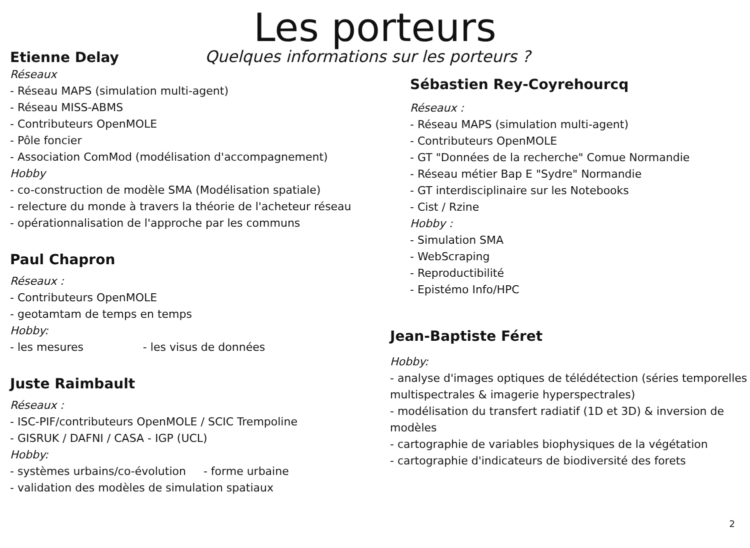Les porteurs
Etienne Delay Quelques informations sur les porteurs ?
Réseaux
- Réseau MAPS (simulation multi-agent)
- Réseau MISS-ABMS
- Contributeurs OpenMOLE
- Pôle foncier
- Association ComMod (modélisation d'accompagnement)
Hobby
- co-construction de modèle SMA (Modélisation spatiale)
- relecture du monde à travers la théorie de l'acheteur réseau
- opérationnalisation de l'approche par les communs
Paul Chapron
Réseaux :
- Contributeurs OpenMOLE
- geotamtam de temps en temps
Hobby:
- les mesures - les visus de données
Juste Raimbault
Réseaux :
- ISC-PIF/contributeurs OpenMOLE / SCIC Trempoline
- GISRUK / DAFNI / CASA - IGP (UCL)
Hobby:
- systèmes urbains/co-évolution - forme urbaine
- validation des modèles de simulation spatiaux
Sébastien Rey-Coyrehourcq
Réseaux :
- Réseau MAPS (simulation multi-agent)
- Contributeurs OpenMOLE
- GT "Données de la recherche" Comue Normandie
- Réseau métier Bap E "Sydre" Normandie
- GT interdisciplinaire sur les Notebooks
- Cist / Rzine
Hobby :
- Simulation SMA
- WebScraping
- Reproductibilité
- Epistémo Info/HPC
Jean-Baptiste Féret
Hobby:
- analyse d'images optiques de télédétection (séries temporelles multispectrales & imagerie hyperspectrales)
- modélisation du transfert radiatif (1D et 3D) & inversion de modèles
- cartographie de variables biophysiques de la végétation
- cartographie d'indicateurs de biodiversité des forets
2